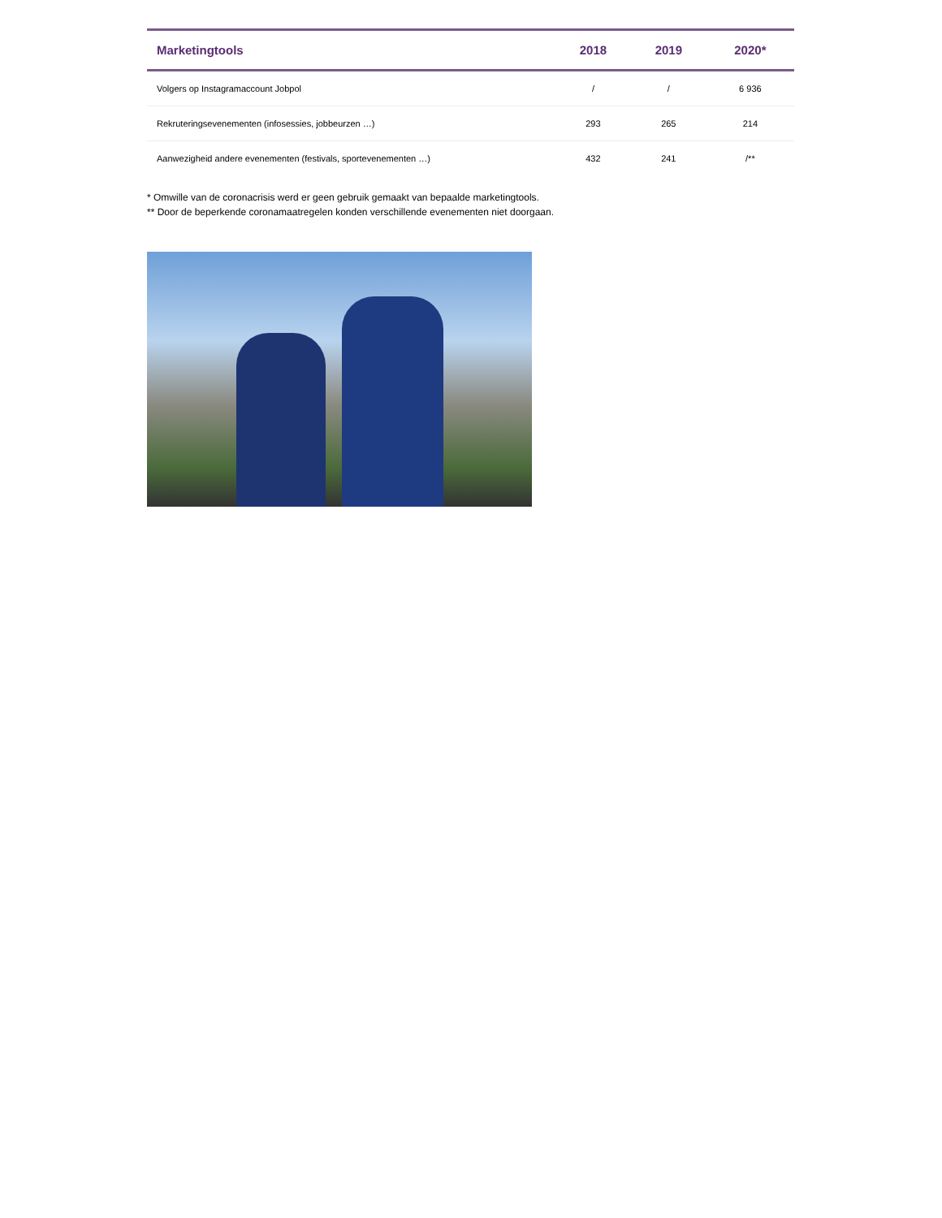| Marketingtools | 2018 | 2019 | 2020* |
| --- | --- | --- | --- |
| Volgers op Instagramaccount Jobpol | / | / | 6 936 |
| Rekruteringsevenementen (infosessies, jobbeurzen …) | 293 | 265 | 214 |
| Aanwezigheid andere evenementen (festivals, sportevenementen …) | 432 | 241 | /** |
* Omwille van de coronacrisis werd er geen gebruik gemaakt van bepaalde marketingtools.
** Door de beperkende coronamaatregelen konden verschillende evenementen niet doorgaan.